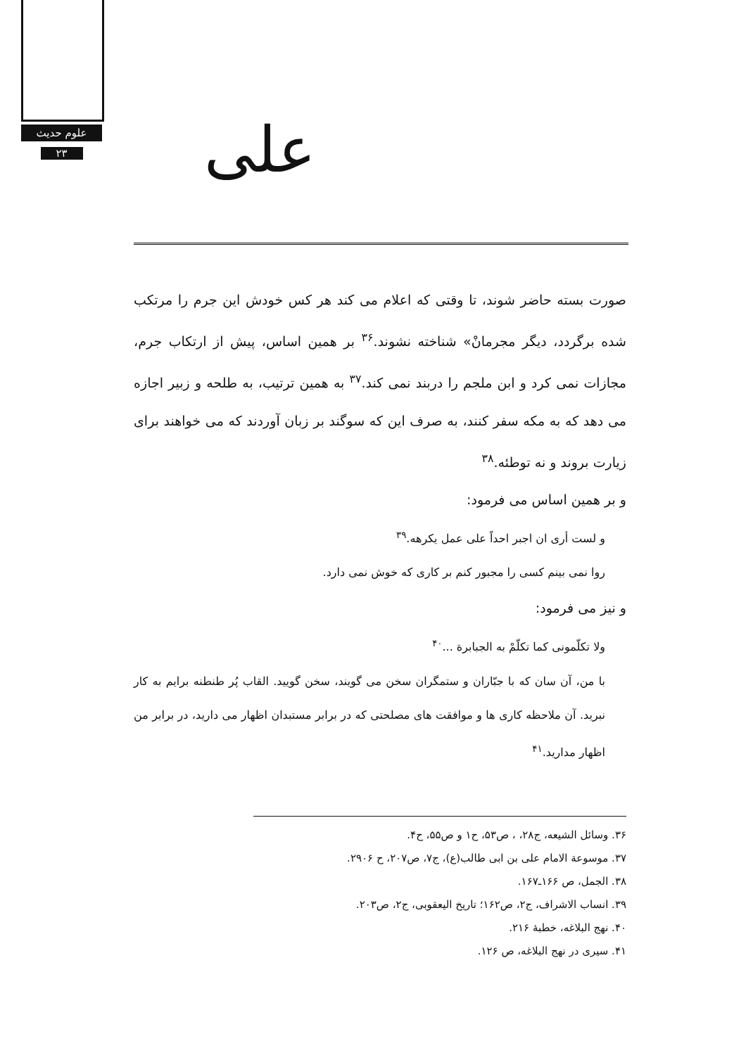علوم حدیث
۲۳
علی
صورت بسته حاضر شوند، تا وقتی که اعلام می کند هر کس خودش این جرم را مرتکب شده برگردد، دیگر مجرمانْ» شناخته نشوند.<sup>۳۶</sup> بر همین اساس، پیش از ارتکاب جرم، مجازات نمی کرد و ابن ملجم را دربند نمی کند.<sup>۳۷</sup> به همین ترتیب، به طلحه و زبیر اجازه می دهد که به مکه سفر کنند، به صرف این که سوگند بر زبان آوردند که می خواهند برای زیارت بروند و نه توطئه.<sup>۳۸</sup>
و بر همین اساس می فرمود:
و لست أری ان اجبر احداً علی عمل یکرهه.<sup>۳۹</sup>
روا نمی بینم کسی را مجبور کنم بر کاری که خوش نمی دارد.
و نیز می فرمود:
ولا تکلّمونی کما تکلّمْ به الجبابرة ...<sup>۴۰</sup>
با من، آن سان که با جبّاران و ستمگران سخن می گویند، سخن گویید. القاب پُر طنطنه برایم به کار نبرید. آن ملاحظه کاری ها و موافقت های مصلحتی که در برابر مستبدان اظهار می دارید، در برابر من اظهار مدارید.<sup>۴۱</sup>
۳۶. وسائل الشیعه، ج۲۸، ، ص۵۳، ح۱ و ص۵۵، ح۴.
۳۷. موسوعة الامام علی بن ابی طالب(ع)، ج۷، ص۲۰۷، ح ۲۹۰۶.
۳۸. الجمل، ص ۱۶۶ـ۱۶۷.
۳۹. انساب الاشراف، ج۲، ص۱۶۲؛ تاریخ الیعقوبی، ج۲، ص۲۰۳.
۴۰. نهج البلاغه، خطبهٔ ۲۱۶.
۴۱. سیری در نهج البلاغه، ص ۱۲۶.